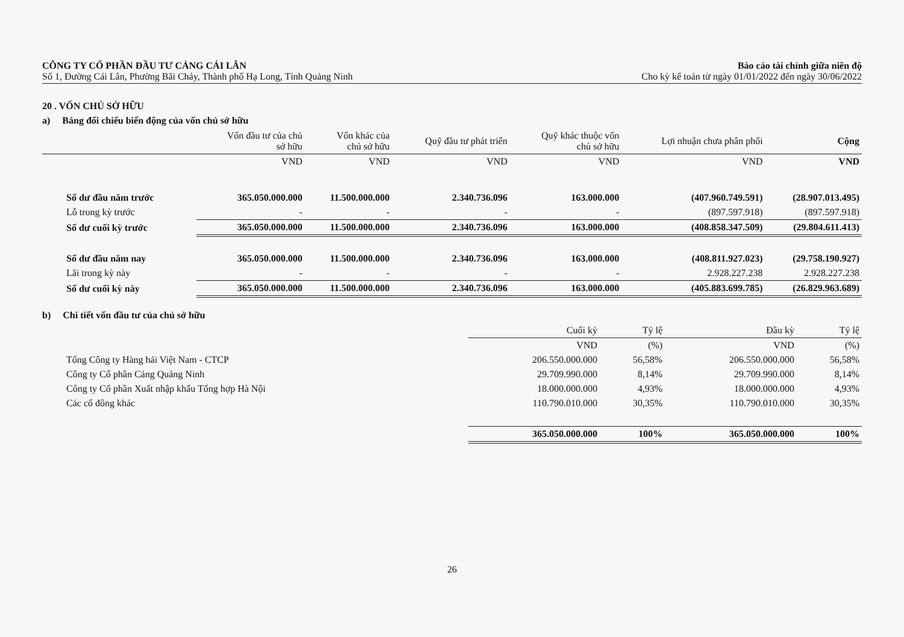CÔNG TY CỔ PHẦN ĐẦU TƯ CẢNG CÁI LÂN
Số 1, Đường Cái Lân, Phường Bãi Cháy, Thành phố Hạ Long, Tỉnh Quảng Ninh
Báo cáo tài chính giữa niên độ
Cho kỳ kế toán từ ngày 01/01/2022 đến ngày 30/06/2022
20 . VỐN CHỦ SỞ HỮU
a) Bảng đối chiếu biến động của vốn chủ sở hữu
| | Vốn đầu tư của chủ sở hữu | Vốn khác của chủ sở hữu | Quỹ đầu tư phát triển | Quỹ khác thuộc vốn chủ sở hữu | Lợi nhuận chưa phân phối | Cộng |
| --- | --- | --- | --- | --- | --- | --- |
| | VND | VND | VND | VND | VND | VND |
| Số dư đầu năm trước | 365.050.000.000 | 11.500.000.000 | 2.340.736.096 | 163.000.000 | (407.960.749.591) | (28.907.013.495) |
| Lỗ trong kỳ trước | - | - | - | - | (897.597.918) | (897.597.918) |
| Số dư cuối kỳ trước | 365.050.000.000 | 11.500.000.000 | 2.340.736.096 | 163.000.000 | (408.858.347.509) | (29.804.611.413) |
| Số dư đầu năm nay | 365.050.000.000 | 11.500.000.000 | 2.340.736.096 | 163.000.000 | (408.811.927.023) | (29.758.190.927) |
| Lãi trong kỳ này | - | - | - | - | 2.928.227.238 | 2.928.227.238 |
| Số dư cuối kỳ này | 365.050.000.000 | 11.500.000.000 | 2.340.736.096 | 163.000.000 | (405.883.699.785) | (26.829.963.689) |
b) Chi tiết vốn đầu tư của chủ sở hữu
| | Cuối kỳ | Tỷ lệ | Đầu kỳ | Tỷ lệ |
| --- | --- | --- | --- | --- |
| | VND | (%) | VND | (%) |
| Tổng Công ty Hàng hải Việt Nam - CTCP | 206.550.000.000 | 56,58% | 206.550.000.000 | 56,58% |
| Công ty Cổ phần Cảng Quảng Ninh | 29.709.990.000 | 8,14% | 29.709.990.000 | 8,14% |
| Công ty Cổ phần Xuất nhập khẩu Tổng hợp Hà Nội | 18.000.000.000 | 4,93% | 18.000.000.000 | 4,93% |
| Các cổ đông khác | 110.790.010.000 | 30,35% | 110.790.010.000 | 30,35% |
| | 365.050.000.000 | 100% | 365.050.000.000 | 100% |
26